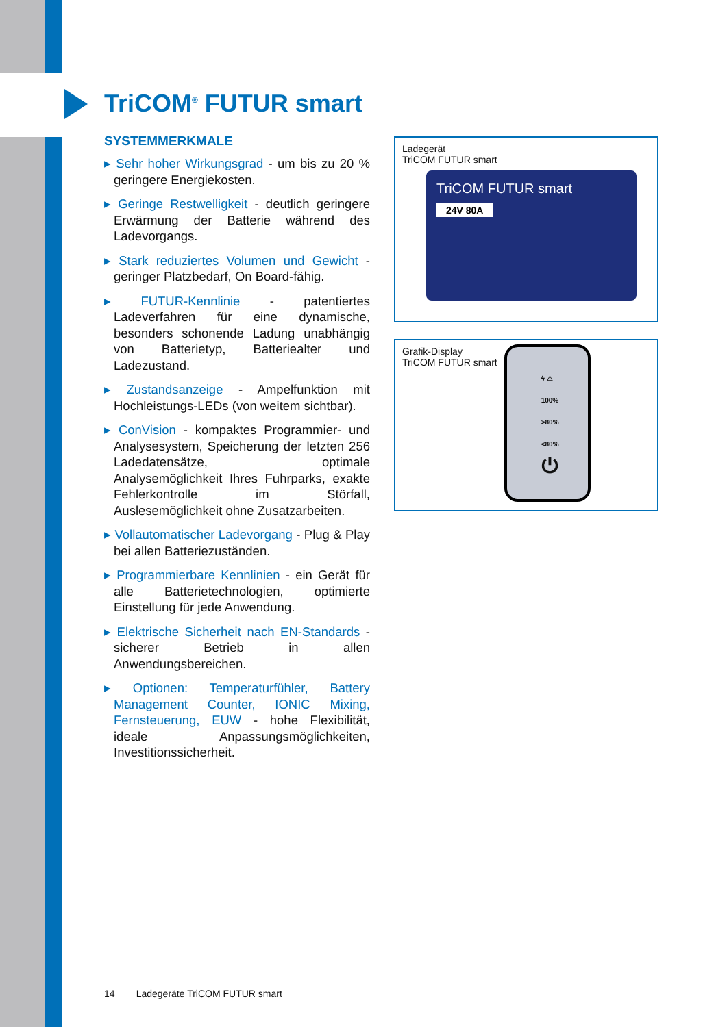TriCOM<sup>®</sup> FUTUR smart
SYSTEMMERKMALE
▸ Sehr hoher Wirkungsgrad - um bis zu 20 % geringere Energiekosten.
▸ Geringe Restwelligkeit - deutlich geringere Erwärmung der Batterie während des Ladevorgangs.
▸ Stark reduziertes Volumen und Gewicht - geringer Platzbedarf, On Board-fähig.
▸ FUTUR-Kennlinie - patentiertes Ladeverfahren für eine dynamische, besonders schonende Ladung unabhängig von Batterietyp, Batteriealter und Ladezustand.
▸ Zustandsanzeige - Ampelfunktion mit Hochleistungs-LEDs (von weitem sichtbar).
▸ ConVision - kompaktes Programmier- und Analysesystem, Speicherung der letzten 256 Ladedatensätze, optimale Analysemöglichkeit Ihres Fuhrparks, exakte Fehlerkontrolle im Störfall, Auslesemöglichkeit ohne Zusatzarbeiten.
▸ Vollautomatischer Ladevorgang - Plug & Play bei allen Batteriezuständen.
▸ Programmierbare Kennlinien - ein Gerät für alle Batterietechnologien, optimierte Einstellung für jede Anwendung.
▸ Elektrische Sicherheit nach EN-Standards - sicherer Betrieb in allen Anwendungsbereichen.
▸ Optionen: Temperaturfühler, Battery Management Counter, IONIC Mixing, Fernsteuerung, EUW - hohe Flexibilität, ideale Anpassungsmöglichkeiten, Investitionssicherheit.
Ladegerät
TriCOM FUTUR smart
TriCOM FUTUR smart
24V 80A
Grafik-Display
TriCOM FUTUR smart
ϟ ⚠
100%
>80%
<80%
⏻
14 Ladegeräte TriCOM FUTUR smart